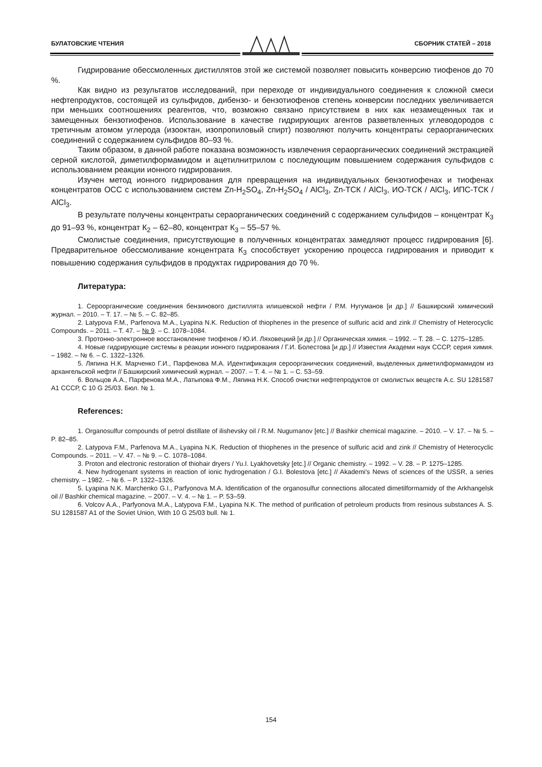БУЛАТОВСКИЕ ЧТЕНИЯ СБОРНИК СТАТЕЙ – 2018
Гидрирование обессмоленных дистиллятов этой же системой позволяет повысить конверсию тиофенов до 70 %.
Как видно из результатов исследований, при переходе от индивидуального соединения к сложной смеси нефтепродуктов, состоящей из сульфидов, дибензо- и бензотиофенов степень конверсии последних увеличивается при меньших соотношениях реагентов, что, возможно связано присутствием в них как незамещенных так и замещенных бензотиофенов. Использование в качестве гидрирующих агентов разветвленных углеводородов с третичным атомом углерода (изооктан, изопропиловый спирт) позволяют получить концентраты сераорганических соединений с содержанием сульфидов 80–93 %.
Таким образом, в данной работе показана возможность извлечения сераорганических соединений экстракцией серной кислотой, диметилформамидом и ацетилнитрилом с последующим повышением содержания сульфидов с использованием реакции ионного гидрирования.
Изучен метод ионного гидрирования для превращения на индивидуальных бензотиофенах и тиофенах концентратов ОСС с использованием систем Zn-H<sub>2</sub>SO<sub>4</sub>, Zn-H<sub>2</sub>SO<sub>4</sub> / AlCl<sub>3</sub>, Zn-ТСК / AlCl<sub>3</sub>, ИО-ТСК / AlCl<sub>3</sub>, ИПС-ТСК / AlCl<sub>3</sub>.
В результате получены концентраты сераорганических соединений с содержанием сульфидов – концентрат К<sub>3</sub> до 91–93 %, концентрат К<sub>2</sub> – 62–80, концентрат К<sub>3</sub> – 55–57 %.
Смолистые соединения, присутствующие в полученных концентратах замедляют процесс гидрирования [6]. Предварительное обессмоливание концентрата К<sub>3</sub> способствует ускорению процесса гидрирования и приводит к повышению содержания сульфидов в продуктах гидрирования до 70 %.
Литература:
1. Сероорганические соединения бензинового дистиллята илишевской нефти / Р.М. Нугуманов [и др.] // Башкирский химический журнал. – 2010. – Т. 17. – № 5. – С. 82–85.
2. Latypova F.M., Parfenova M.A., Lyapina N.K. Reduction of thiophenes in the presence of sulfuric acid and zink // Chemistry of Heterocyclic Compounds. – 2011. – Т. 47. – № 9. – С. 1078–1084.
3. Протонно-электронное восстановление тиофенов / Ю.И. Ляховецкий [и др.] // Органическая химия. – 1992. – Т. 28. – С. 1275–1285.
4. Новые гидрирующие системы в реакции ионного гидрирования / Г.И. Болестова [и др.] // Известия Академи наук СССР, серия химия. – 1982. – № 6. – С. 1322–1326.
5. Ляпина Н.К. Марченко Г.И., Парфенова М.А. Идентификация сероорганических соединений, выделенных диметилформамидом из архангельской нефти // Башкирский химический журнал. – 2007. – Т. 4. – № 1. – С. 53–59.
6. Вольцов А.А., Парфенова М.А., Латыпова Ф.М., Ляпина Н.К. Способ очистки нефтепродуктов от смолистых веществ А.с. SU 1281587 A1 СССР, C 10 G 25/03. Бюл. № 1.
References:
1. Organosulfur compounds of petrol distillate of ilishevsky oil / R.M. Nugumanov [etc.] // Bashkir chemical magazine. – 2010. – V. 17. – № 5. – P. 82–85.
2. Latypova F.M., Parfenova M.A., Lyapina N.K. Reduction of thiophenes in the presence of sulfuric acid and zink // Chemistry of Heterocyclic Compounds. – 2011. – V. 47. – № 9. – С. 1078–1084.
3. Proton and electronic restoration of thiohair dryers / Yu.I. Lyakhovetsky [etc.] // Organic chemistry. – 1992. – V. 28. – P. 1275–1285.
4. New hydrogenant systems in reaction of ionic hydrogenation / G.I. Bolestova [etc.] // Akademi's News of sciences of the USSR, a series chemistry. – 1982. – № 6. – P. 1322–1326.
5. Lyapina N.K. Marchenko G.I., Parfyonova M.A. Identification of the organosulfur connections allocated dimetilformamidy of the Arkhangelsk oil // Bashkir chemical magazine. – 2007. – V. 4. – № 1. – P. 53–59.
6. Volcov A.A., Parfyonova M.A., Latypova F.M., Lyapina N.K. The method of purification of petroleum products from resinous substances A. S. SU 1281587 A1 of the Soviet Union, With 10 G 25/03 bull. № 1.
154